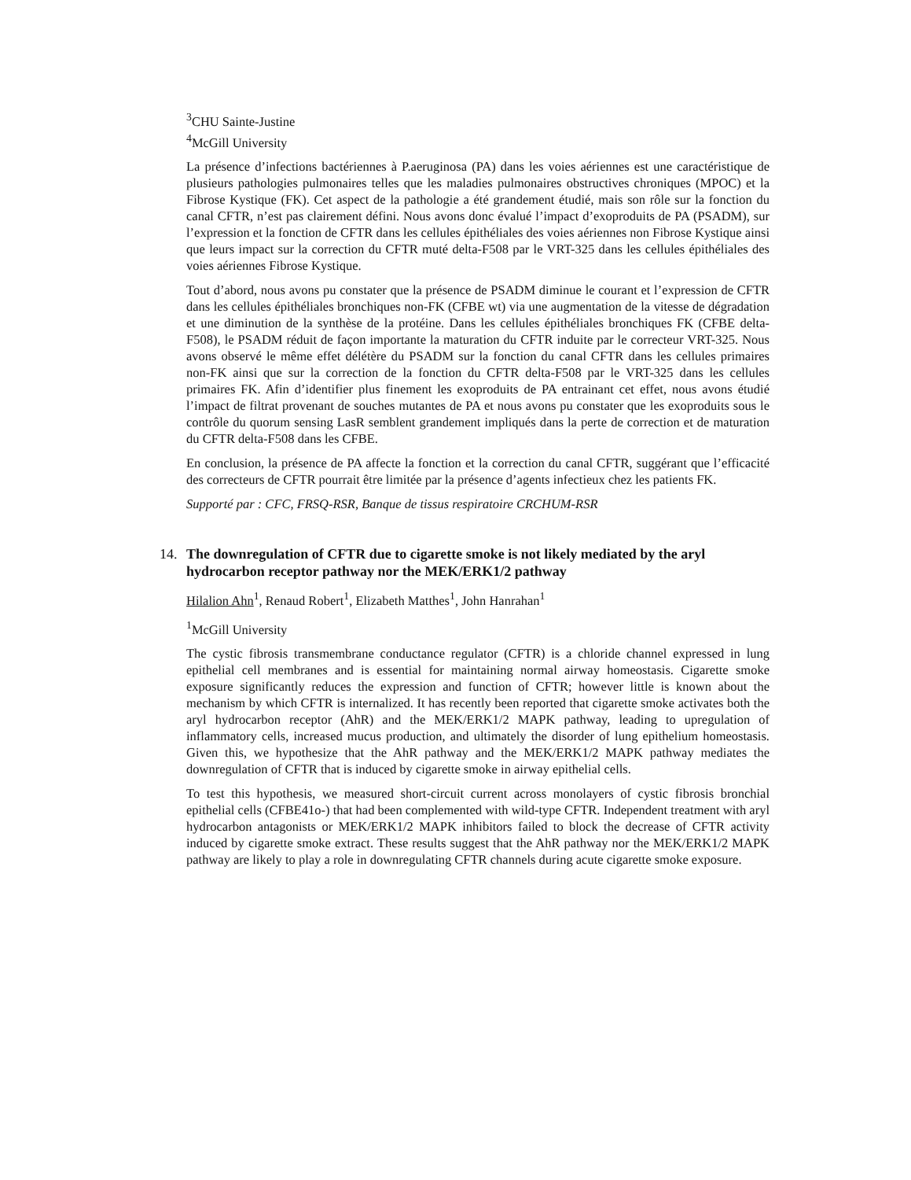<sup>3</sup> CHU Sainte-Justine
<sup>4</sup> McGill University
La présence d’infections bactériennes à P.aeruginosa (PA) dans les voies aériennes est une caractéristique de plusieurs pathologies pulmonaires telles que les maladies pulmonaires obstructives chroniques (MPOC) et la Fibrose Kystique (FK). Cet aspect de la pathologie a été grandement étudié, mais son rôle sur la fonction du canal CFTR, n’est pas clairement défini. Nous avons donc évalué l’impact d’exoproduits de PA (PSADM), sur l’expression et la fonction de CFTR dans les cellules épithéliales des voies aériennes non Fibrose Kystique ainsi que leurs impact sur la correction du CFTR muté delta-F508 par le VRT-325 dans les cellules épithéliales des voies aériennes Fibrose Kystique.
Tout d’abord, nous avons pu constater que la présence de PSADM diminue le courant et l’expression de CFTR dans les cellules épithéliales bronchiques non-FK (CFBE wt) via une augmentation de la vitesse de dégradation et une diminution de la synthèse de la protéine. Dans les cellules épithéliales bronchiques FK (CFBE delta-F508), le PSADM réduit de façon importante la maturation du CFTR induite par le correcteur VRT-325. Nous avons observé le même effet délétère du PSADM sur la fonction du canal CFTR dans les cellules primaires non-FK ainsi que sur la correction de la fonction du CFTR delta-F508 par le VRT-325 dans les cellules primaires FK. Afin d’identifier plus finement les exoproduits de PA entrainant cet effet, nous avons étudié l’impact de filtrat provenant de souches mutantes de PA et nous avons pu constater que les exoproduits sous le contrôle du quorum sensing LasR semblent grandement impliqués dans la perte de correction et de maturation du CFTR delta-F508 dans les CFBE.
En conclusion, la présence de PA affecte la fonction et la correction du canal CFTR, suggérant que l’efficacité des correcteurs de CFTR pourrait être limitée par la présence d’agents infectieux chez les patients FK.
Supporté par : CFC, FRSQ-RSR, Banque de tissus respiratoire CRCHUM-RSR
14. The downregulation of CFTR due to cigarette smoke is not likely mediated by the aryl hydrocarbon receptor pathway nor the MEK/ERK1/2 pathway
Hilalion Ahn<sup>1</sup>, Renaud Robert<sup>1</sup>, Elizabeth Matthes<sup>1</sup>, John Hanrahan<sup>1</sup>
<sup>1</sup> McGill University
The cystic fibrosis transmembrane conductance regulator (CFTR) is a chloride channel expressed in lung epithelial cell membranes and is essential for maintaining normal airway homeostasis. Cigarette smoke exposure significantly reduces the expression and function of CFTR; however little is known about the mechanism by which CFTR is internalized. It has recently been reported that cigarette smoke activates both the aryl hydrocarbon receptor (AhR) and the MEK/ERK1/2 MAPK pathway, leading to upregulation of inflammatory cells, increased mucus production, and ultimately the disorder of lung epithelium homeostasis. Given this, we hypothesize that the AhR pathway and the MEK/ERK1/2 MAPK pathway mediates the downregulation of CFTR that is induced by cigarette smoke in airway epithelial cells.
To test this hypothesis, we measured short-circuit current across monolayers of cystic fibrosis bronchial epithelial cells (CFBE41o-) that had been complemented with wild-type CFTR. Independent treatment with aryl hydrocarbon antagonists or MEK/ERK1/2 MAPK inhibitors failed to block the decrease of CFTR activity induced by cigarette smoke extract. These results suggest that the AhR pathway nor the MEK/ERK1/2 MAPK pathway are likely to play a role in downregulating CFTR channels during acute cigarette smoke exposure.